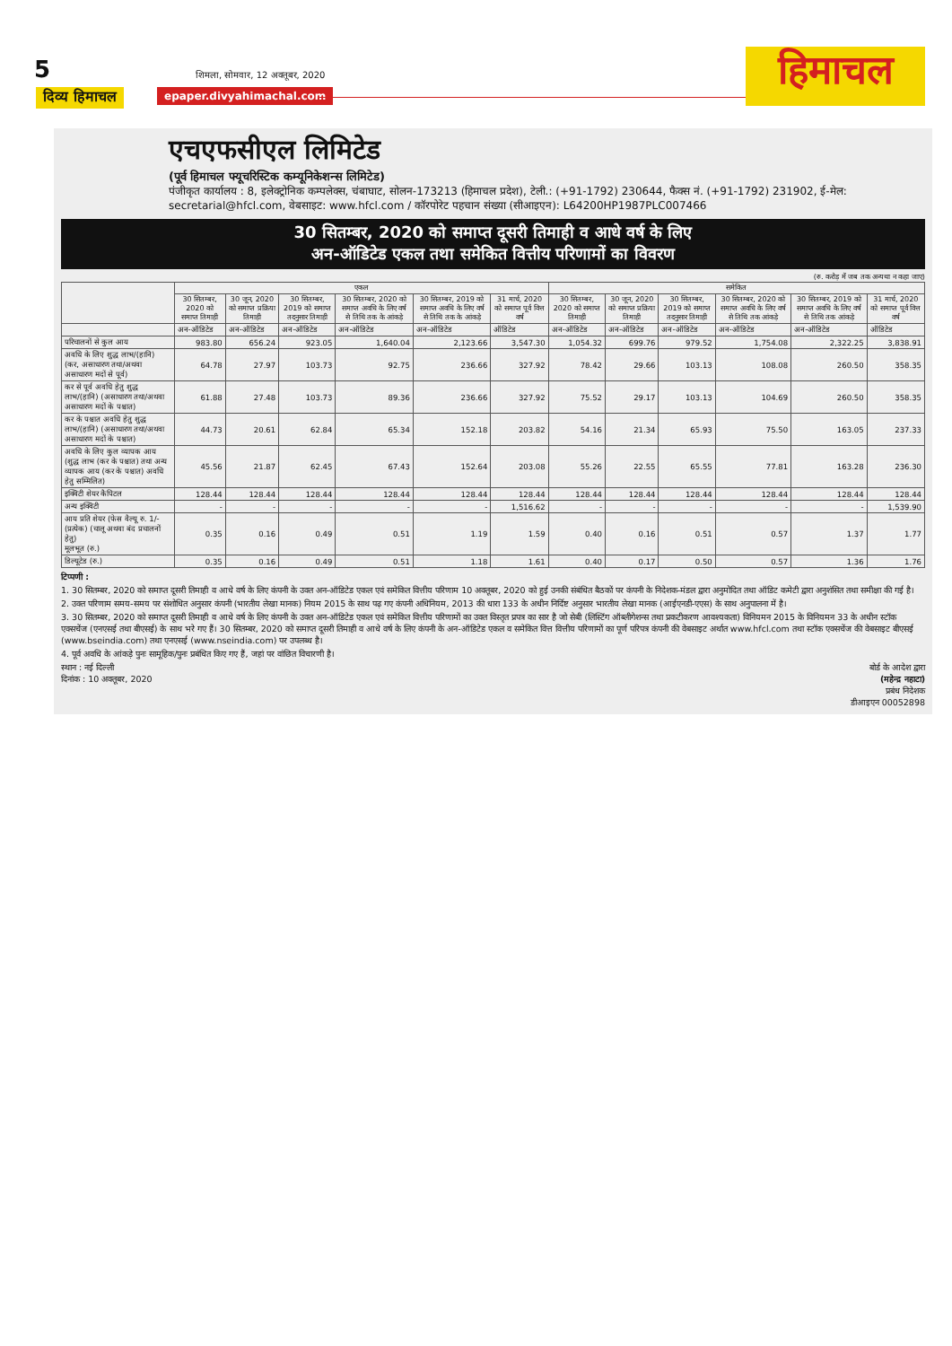5
शिमला, सोमवार, 12 अक्तूबर, 2020
दिव्य हिमाचल epaper.divyahimachal.com हिमाचल
एचएफसीएल लिमिटेड
(पूर्व हिमाचल फ्यूचरिस्टिक कम्यूनिकेशन्स लिमिटेड)
पंजीकृत कार्यालय : 8, इलेक्ट्रोनिक कम्पलेक्स, चंबाघाट, सोलन-173213 (हिमाचल प्रदेश), टेली.: (+91-1792) 230644, फैक्स नं. (+91-1792) 231902, ई-मेल: secretarial@hfcl.com, वेबसाइट: www.hfcl.com / कॉरपोरेट पहचान संख्या (सीआइएन): L64200HP1987PLC007466
30 सितम्बर, 2020 को समाप्त दूसरी तिमाही व आधे वर्ष के लिए
अन-ऑडिटेड एकल तथा समेकित वित्तीय परिणामों का विवरण
(रु. करोड़ में जब तक अन्यथा न कहा जाए)
| | एकल | | | | | | समेकित | | | | | |
| --- | --- | --- | --- | --- | --- | --- | --- | --- | --- | --- | --- | --- |
| | 30 सितम्बर, 2020 को समाप्त तिमाही | 30 जून, 2020 को समाप्त प्रक्रिया तिमाही | 30 सितम्बर, 2019 को समाप्त तदनुसार तिमाही | 30 सितम्बर, 2020 को समाप्त अवधि के लिए वर्ष से तिथि तक के आंकड़े | 30 सितम्बर, 2019 को समाप्त अवधि के लिए वर्ष से तिथि तक के आंकड़े | 31 मार्च, 2020 को समाप्त पूर्व वित्त वर्ष | 30 सितम्बर, 2020 को समाप्त तिमाही | 30 जून, 2020 को समाप्त प्रक्रिया तिमाही | 30 सितम्बर, 2019 को समाप्त तदनुसार तिमाही | 30 सितम्बर, 2020 को समाप्त अवधि के लिए वर्ष से तिथि तक आंकड़े | 30 सितम्बर, 2019 को समाप्त अवधि के लिए वर्ष से तिथि तक आंकड़े | 31 मार्च, 2020 को समाप्त पूर्व वित्त वर्ष |
| | अन-ऑडिटेड | अन-ऑडिटेड | अन-ऑडिटेड | अन-ऑडिटेड | अन-ऑडिटेड | ऑडिटेड | अन-ऑडिटेड | अन-ऑडिटेड | अन-ऑडिटेड | अन-ऑडिटेड | अन-ऑडिटेड | ऑडिटेड |
| परिचालनों से कुल आय | 983.80 | 656.24 | 923.05 | 1,640.04 | 2,123.66 | 3,547.30 | 1,054.32 | 699.76 | 979.52 | 1,754.08 | 2,322.25 | 3,838.91 |
| अवधि के लिए शुद्ध लाभ/(हानि) (कर, असाधारण तथा/अथवा असाधारण मदों से पूर्व) | 64.78 | 27.97 | 103.73 | 92.75 | 236.66 | 327.92 | 78.42 | 29.66 | 103.13 | 108.08 | 260.50 | 358.35 |
| कर से पूर्व अवधि हेतु शुद्ध लाभ/(हानि) (असाधारण तथा/अथवा असाधारण मदों के पश्चात) | 61.88 | 27.48 | 103.73 | 89.36 | 236.66 | 327.92 | 75.52 | 29.17 | 103.13 | 104.69 | 260.50 | 358.35 |
| कर के पश्चात अवधि हेतु शुद्ध लाभ/(हानि) (असाधारण तथा/अथवा असाधारण मदों के पश्चात) | 44.73 | 20.61 | 62.84 | 65.34 | 152.18 | 203.82 | 54.16 | 21.34 | 65.93 | 75.50 | 163.05 | 237.33 |
| अवधि के लिए कुल व्यापक आय (शुद्ध लाभ (कर के पश्चात) तथा अन्य व्यापक आय (कर के पश्चात) अवधि हेतु सम्मिलित) | 45.56 | 21.87 | 62.45 | 67.43 | 152.64 | 203.08 | 55.26 | 22.55 | 65.55 | 77.81 | 163.28 | 236.30 |
| इक्विटी शेयर कैपिटल | 128.44 | 128.44 | 128.44 | 128.44 | 128.44 | 128.44 | 128.44 | 128.44 | 128.44 | 128.44 | 128.44 | 128.44 |
| अन्य इक्विटी | - | - | - | - | - | 1,516.62 | - | - | - | - | - | 1,539.90 |
| आय प्रति शेयर (फेस वैल्यू रु. 1/- (प्रत्येक) (चालू अथवा बंद प्रचालनों हेतु) मूलभूत (रु.) | 0.35 | 0.16 | 0.49 | 0.51 | 1.19 | 1.59 | 0.40 | 0.16 | 0.51 | 0.57 | 1.37 | 1.77 |
| डिल्यूटेड (रु.) | 0.35 | 0.16 | 0.49 | 0.51 | 1.18 | 1.61 | 0.40 | 0.17 | 0.50 | 0.57 | 1.36 | 1.76 |
टिप्पणी :
1. 30 सितम्बर, 2020 को समाप्त दूसरी तिमाही व आधे वर्ष के लिए कंपनी के उक्त अन-ऑडिटेड एकल एवं समेकित वित्तीय परिणाम 10 अक्तूबर, 2020 को हुई उनकी संबंधित बैठकों पर कंपनी के निदेशक-मंडल द्वारा अनुमोदित तथा ऑडिट कमेटी द्वारा अनुशंसित तथा समीक्षा की गई है।
2. उक्त परिणाम समय-समय पर संशोधित अनुसार कंपनी (भारतीय लेखा मानक) नियम 2015 के साथ पढ़ गए कंपनी अधिनियम, 2013 की धारा 133 के अधीन निर्दिष्ट अनुसार भारतीय लेखा मानक (आईएनडी-एएस) के साथ अनुपालना में है।
3. 30 सितम्बर, 2020 को समाप्त दूसरी तिमाही व आधे वर्ष के लिए कंपनी के उक्त अन-ऑडिटेड एकल एवं समेकित वित्तीय परिणामों का उक्त विस्तृत प्रपत्र का सार है जो सेबी (लिस्टिंग ऑब्लीगेशन्स तथा प्रकटीकरण आवश्यकता) विनियमन 2015 के विनियमन 33 के अधीन स्टॉक एक्सचेंज (एनएसई तथा बीएसई) के साथ भरे गए हैं। 30 सितम्बर, 2020 को समाप्त दूसरी तिमाही व आधे वर्ष के लिए कंपनी के अन-ऑडिटेड एकल व समेकित वित्त वित्तीय परिणामों का पूर्ण परिपत्र कंपनी की वेबसाइट अर्थात www.hfcl.com तथा स्टॉक एक्सचेंज की वेबसाइट बीएसई (www.bseindia.com) तथा एनएसई (www.nseindia.com) पर उपलब्ध है।
4. पूर्व अवधि के आंकड़े पुनः सामूहिक/पुनः प्रबंधित किए गए हैं, जहां पर वांछित विचारणी है।
स्थान : नई दिल्ली
दिनांक : 10 अक्तूबर, 2020
बोर्ड के आदेश द्वारा
(महेन्द्र नहाटा)
प्रबंध निदेशक
डीआइएन 00052898